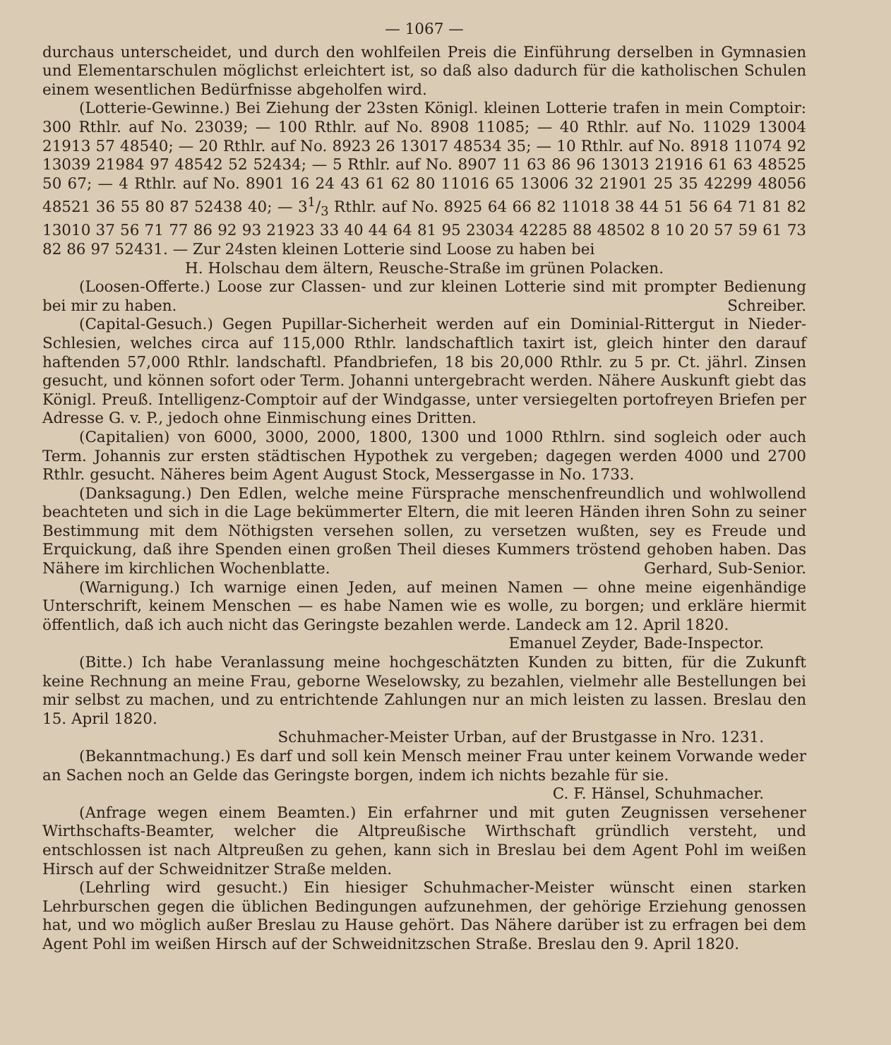— 1067 —
durchaus unterscheidet, und durch den wohlfeilen Preis die Einführung derselben in Gymnasien und Elementarschulen möglichst erleichtert ist, so daß also dadurch für die katholischen Schulen einem wesentlichen Bedürfnisse abgeholfen wird.
(Lotterie-Gewinne.) Bei Ziehung der 23sten Königl. kleinen Lotterie trafen in mein Comptoir: 300 Rthlr. auf No. 23039; — 100 Rthlr. auf No. 8908 11085; — 40 Rthlr. auf No. 11029 13004 21913 57 48540; — 20 Rthlr. auf No. 8923 26 13017 48534 35; — 10 Rthlr. auf No. 8918 11074 92 13039 21984 97 48542 52 52434; — 5 Rthlr. auf No. 8907 11 63 86 96 13013 21916 61 63 48525 50 67; — 4 Rthlr. auf No. 8901 16 24 43 61 62 80 11016 65 13006 32 21901 25 35 42299 48056 48521 36 55 80 87 52438 40; — 31/3 Rthlr. auf No. 8925 64 66 82 11018 38 44 51 56 64 71 81 82 13010 37 56 71 77 86 92 93 21923 33 40 44 64 81 95 23034 42285 88 48502 8 10 20 57 59 61 73 82 86 97 52431. — Zur 24sten kleinen Lotterie sind Loose zu haben bei
H. Holschau dem ältern, Reusche-Straße im grünen Polacken.
(Loosen-Offerte.) Loose zur Classen- und zur kleinen Lotterie sind mit prompter Bedienung bei mir zu haben. Schreiber.
(Capital-Gesuch.) Gegen Pupillar-Sicherheit werden auf ein Dominial-Rittergut in Nieder-Schlesien, welches circa auf 115,000 Rthlr. landschaftlich taxirt ist, gleich hinter den darauf haftenden 57,000 Rthlr. landschaftl. Pfandbriefen, 18 bis 20,000 Rthlr. zu 5 pr. Ct. jährl. Zinsen gesucht, und können sofort oder Term. Johanni untergebracht werden. Nähere Auskunft giebt das Königl. Preuß. Intelligenz-Comptoir auf der Windgasse, unter versiegelten portofreyen Briefen per Adresse G. v. P., jedoch ohne Einmischung eines Dritten.
(Capitalien) von 6000, 3000, 2000, 1800, 1300 und 1000 Rthlrn. sind sogleich oder auch Term. Johannis zur ersten städtischen Hypothek zu vergeben; dagegen werden 4000 und 2700 Rthlr. gesucht. Näheres beim Agent August Stock, Messergasse in No. 1733.
(Danksagung.) Den Edlen, welche meine Fürsprache menschenfreundlich und wohlwollend beachteten und sich in die Lage bekümmerter Eltern, die mit leeren Händen ihren Sohn zu seiner Bestimmung mit dem Nöthigsten versehen sollen, zu versetzen wußten, sey es Freude und Erquickung, daß ihre Spenden einen großen Theil dieses Kummers tröstend gehoben haben. Das Nähere im kirchlichen Wochenblatte. Gerhard, Sub-Senior.
(Warnigung.) Ich warnige einen Jeden, auf meinen Namen — ohne meine eigenhändige Unterschrift, keinem Menschen — es habe Namen wie es wolle, zu borgen; und erkläre hiermit öffentlich, daß ich auch nicht das Geringste bezahlen werde. Landeck am 12. April 1820.
Emanuel Zeyder, Bade-Inspector.
(Bitte.) Ich habe Veranlassung meine hochgeschätzten Kunden zu bitten, für die Zukunft keine Rechnung an meine Frau, geborne Weselowsky, zu bezahlen, vielmehr alle Bestellungen bei mir selbst zu machen, und zu entrichtende Zahlungen nur an mich leisten zu lassen. Breslau den 15. April 1820.
Schuhmacher-Meister Urban, auf der Brustgasse in Nro. 1231.
(Bekanntmachung.) Es darf und soll kein Mensch meiner Frau unter keinem Vorwande weder an Sachen noch an Gelde das Geringste borgen, indem ich nichts bezahle für sie.
C. F. Hänsel, Schuhmacher.
(Anfrage wegen einem Beamten.) Ein erfahrner und mit guten Zeugnissen versehener Wirthschafts-Beamter, welcher die Altpreußische Wirthschaft gründlich versteht, und entschlossen ist nach Altpreußen zu gehen, kann sich in Breslau bei dem Agent Pohl im weißen Hirsch auf der Schweidnitzer Straße melden.
(Lehrling wird gesucht.) Ein hiesiger Schuhmacher-Meister wünscht einen starken Lehrburschen gegen die üblichen Bedingungen aufzunehmen, der gehörige Erziehung genossen hat, und wo möglich außer Breslau zu Hause gehört. Das Nähere darüber ist zu erfragen bei dem Agent Pohl im weißen Hirsch auf der Schweidnitzschen Straße. Breslau den 9. April 1820.